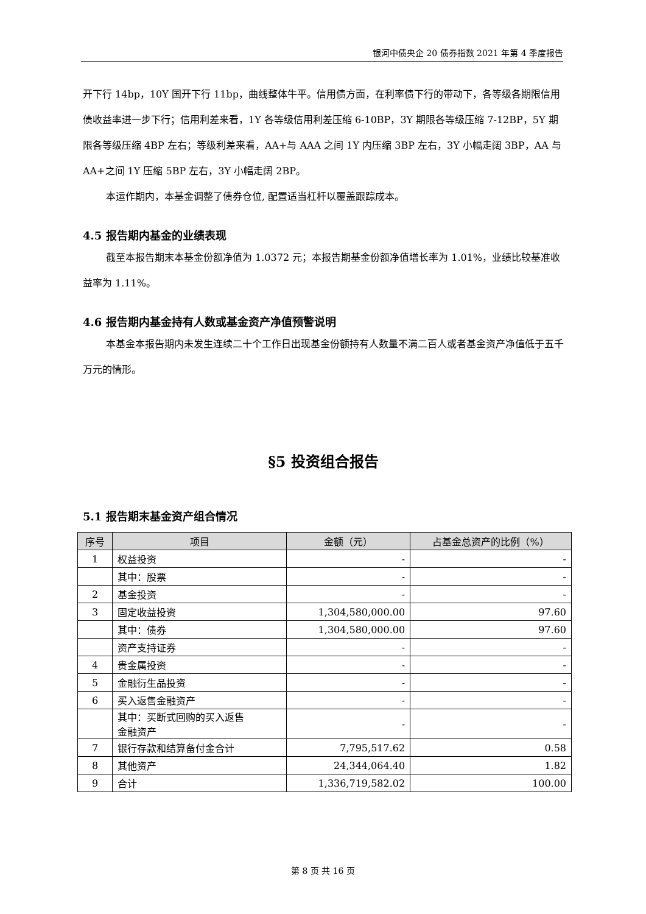银河中债央企 20 债券指数 2021 年第 4 季度报告
开下行 14bp，10Y 国开下行 11bp，曲线整体牛平。信用债方面，在利率债下行的带动下，各等级各期限信用债收益率进一步下行；信用利差来看，1Y 各等级信用利差压缩 6-10BP，3Y 期限各等级压缩 7-12BP，5Y 期限各等级压缩 4BP 左右；等级利差来看，AA+与 AAA 之间 1Y 内压缩 3BP 左右，3Y 小幅走阔 3BP，AA 与 AA+之间 1Y 压缩 5BP 左右，3Y 小幅走阔 2BP。
本运作期内，本基金调整了债券仓位, 配置适当杠杆以覆盖跟踪成本。
4.5 报告期内基金的业绩表现
截至本报告期末本基金份额净值为 1.0372 元；本报告期基金份额净值增长率为 1.01%，业绩比较基准收益率为 1.11%。
4.6 报告期内基金持有人数或基金资产净值预警说明
本基金本报告期内未发生连续二十个工作日出现基金份额持有人数量不满二百人或者基金资产净值低于五千万元的情形。
§5 投资组合报告
5.1 报告期末基金资产组合情况
| 序号 | 项目 | 金额（元） | 占基金总资产的比例（%） |
| --- | --- | --- | --- |
| 1 | 权益投资 | - | - |
| | 其中：股票 | - | - |
| 2 | 基金投资 | - | - |
| 3 | 固定收益投资 | 1,304,580,000.00 | 97.60 |
| | 其中：债券 | 1,304,580,000.00 | 97.60 |
| | 资产支持证券 | - | - |
| 4 | 贵金属投资 | - | - |
| 5 | 金融衍生品投资 | - | - |
| 6 | 买入返售金融资产 | - | - |
| | 其中：买断式回购的买入返售 金融资产 | - | - |
| 7 | 银行存款和结算备付金合计 | 7,795,517.62 | 0.58 |
| 8 | 其他资产 | 24,344,064.40 | 1.82 |
| 9 | 合计 | 1,336,719,582.02 | 100.00 |
第 8 页 共 16 页